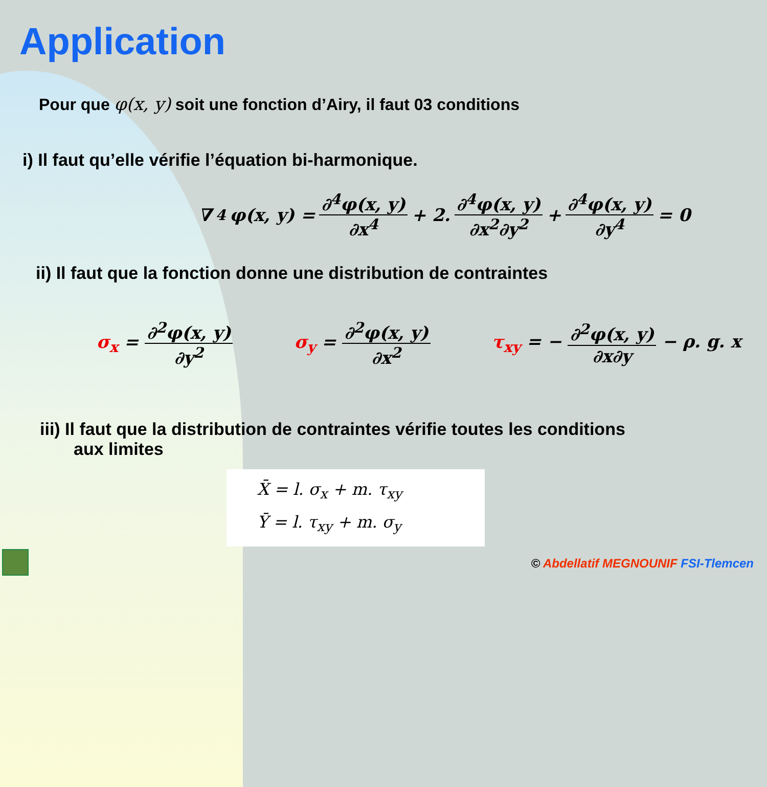Application
Pour que φ(x, y) soit une fonction d’Airy, il faut 03 conditions
i) Il faut qu’elle vérifie l’équation bi-harmonique.
∇<sup>4</sup>φ(x, y) = ∂<sup>4</sup>φ(x, y) ∂x<sup>4</sup> + 2. ∂<sup>4</sup>φ(x, y) ∂x<sup>2</sup>∂y<sup>2</sup> + ∂<sup>4</sup>φ(x, y) ∂y<sup>4</sup> = 0
ii) Il faut que la fonction donne une distribution de contraintes
σ<sub>x</sub> = ∂<sup>2</sup>φ(x, y) ∂y<sup>2</sup> σ<sub>y</sub> = ∂<sup>2</sup>φ(x, y) ∂x<sup>2</sup> τ<sub>xy</sub> = − ∂<sup>2</sup>φ(x, y) ∂x∂y − ρ. g. x
iii) Il faut que la distribution de contraintes vérifie toutes les conditions
aux limites
X̄ = l. σ<sub>x</sub> + m. τ<sub>xy</sub>
Ȳ = l. τ<sub>xy</sub> + m. σ<sub>y</sub>
© Abdellatif MEGNOUNIF FSI-Tlemcen